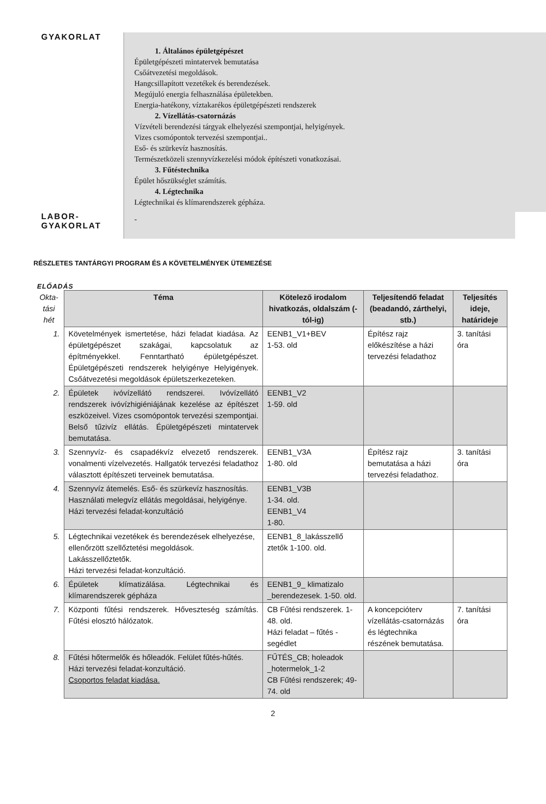GYAKORLAT
1. Általános épületgépészet
Épületgépészeti mintatervek bemutatása
Csőátvezetési megoldások.
Hangcsillapított vezetékek és berendezések.
Megújuló energia felhasználása épületekben.
Energia-hatékony, víztakarékos épületgépészeti rendszerek
2. Vízellátás-csatornázás
Vízvételi berendezési tárgyak elhelyezési szempontjai, helyigények.
Vizes csomópontok tervezési szempontjai..
Eső- és szürkevíz hasznosítás.
Természetközeli szennyvízkezelési módok építészeti vonatkozásai.
3. Fűtéstechnika
Épület hőszükséglet számítás.
4. Légtechnika
Légtechnikai és klímarendszerek gépháza.
LABOR-
GYAKORLAT
-
RÉSZLETES TANTÁRGYI PROGRAM ÉS A KÖVETELMÉNYEK ÜTEMEZÉSE
ELŐADÁS
| Okta- tási hét | Téma | Kötelező irodalom hivatkozás, oldalszám (-tól-ig) | Teljesítendő feladat (beadandó, zárthelyi, stb.) | Teljesítés ideje, határideje |
| 1. | Követelmények ismertetése, házi feladat kiadása. Az épületgépészet szakágai, kapcsolatuk az építményekkel. Fenntartható épületgépészet. Épületgépészeti rendszerek helyigénye Helyigények. Csőátvezetési megoldások épületszerkezeteken. | EENB1_V1+BEV 1-53. old | Építész rajz előkészítése a házi tervezési feladathoz | 3. tanítási óra |
| 2. | Épületek ivóvízellátó rendszerei. Ivóvízellátó rendszerek ivóvízhigiéniájának kezelése az építészet eszközeivel. Vizes csomópontok tervezési szempontjai. Belső tűzivíz ellátás. Épületgépészeti mintatervek bemutatása. | EENB1_V2 1-59. old | | |
| 3. | Szennyvíz- és csapadékvíz elvezető rendszerek. vonalmenti vízelvezetés. Hallgatók tervezési feladathoz választott építészeti terveinek bemutatása. | EENB1_V3A 1-80. old | Építész rajz bemutatása a házi tervezési feladathoz. | 3. tanítási óra |
| 4. | Szennyvíz átemelés. Eső- és szürkevíz hasznosítás. Használati melegvíz ellátás megoldásai, helyigénye. Házi tervezési feladat-konzultáció | EENB1_V3B 1-34. old. EENB1_V4 1-80. | | |
| 5. | Légtechnikai vezetékek és berendezések elhelyezése, ellenőrzött szellőztetési megoldások. Lakásszellőztetők. Házi tervezési feladat-konzultáció. | EENB1_8_lakásszellő ztetők 1-100. old. | | |
| 6. | Épületek klímatizálása. Légtechnikai és klímarendszerek gépháza | EENB1_9_ klimatizalo _berendezesek. 1-50. old. | | |
| 7. | Központi fűtési rendszerek. Hőveszteség számítás. Fűtési elosztó hálózatok. | CB Fűtési rendszerek. 1-48. old. Házi feladat – fűtés - segédlet | A koncepcióterv vízellátás-csatornázás és légtechnika részének bemutatása. | 7. tanítási óra |
| 8. | Fűtési hőtermelők és hőleadók. Felület fűtés-hűtés. Házi tervezési feladat-konzultáció. Csoportos feladat kiadása. | FŰTÉS_CB; holeadok _hotermelok_1-2 CB Fűtési rendszerek; 49-74. old | | |
2